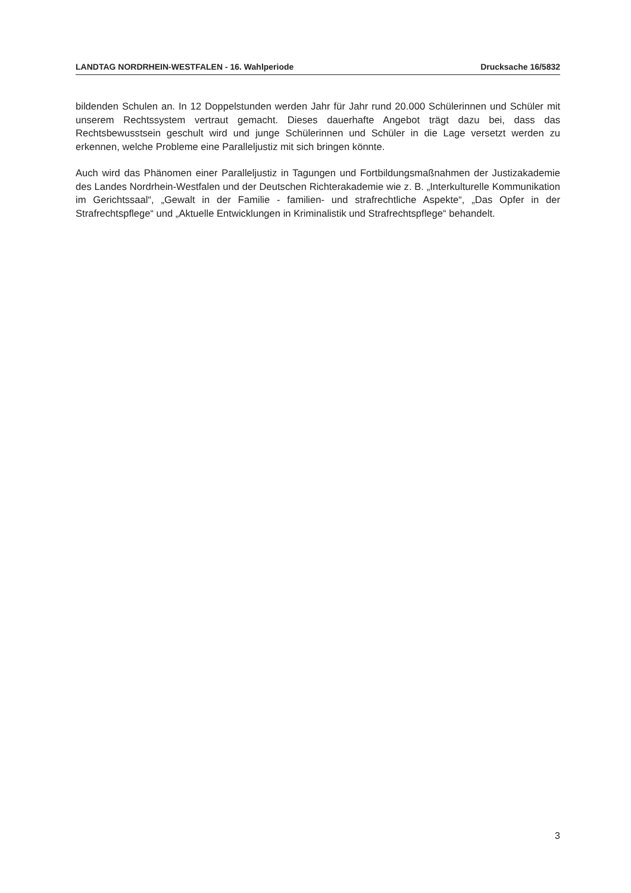LANDTAG NORDRHEIN-WESTFALEN - 16. Wahlperiode Drucksache 16/5832
bildenden Schulen an. In 12 Doppelstunden werden Jahr für Jahr rund 20.000 Schülerinnen und Schüler mit unserem Rechtssystem vertraut gemacht. Dieses dauerhafte Angebot trägt dazu bei, dass das Rechtsbewusstsein geschult wird und junge Schülerinnen und Schüler in die Lage versetzt werden zu erkennen, welche Probleme eine Paralleljustiz mit sich bringen könnte.
Auch wird das Phänomen einer Paralleljustiz in Tagungen und Fortbildungsmaßnahmen der Justizakademie des Landes Nordrhein-Westfalen und der Deutschen Richterakademie wie z. B. „Interkulturelle Kommunikation im Gerichtssaal“, „Gewalt in der Familie - familien- und strafrechtliche Aspekte“, „Das Opfer in der Strafrechtspflege“ und „Aktuelle Entwicklungen in Kriminalistik und Strafrechtspflege“ behandelt.
3